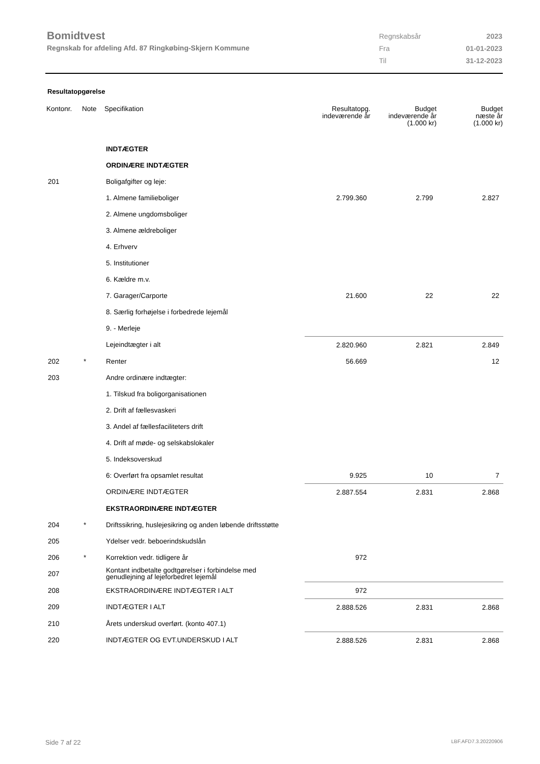Bomidtvest
Regnskab for afdeling Afd. 87 Ringkøbing-Skjern Kommune
| Regnskabsår | 2023 |
| Fra | 01-01-2023 |
| Til | 31-12-2023 |
Resultatopgørelse
| Kontonr. | Note | Specifikation | Resultatopg. indeværende år | Budget indeværende år (1.000 kr) | Budget næste år (1.000 kr) |
| --- | --- | --- | --- | --- | --- |
| | | INDTÆGTER | | | |
| | | ORDINÆRE INDTÆGTER | | | |
| 201 | | Boligafgifter og leje: | | | |
| | | 1. Almene familieboliger | 2.799.360 | 2.799 | 2.827 |
| | | 2. Almene ungdomsboliger | | | |
| | | 3. Almene ældreboliger | | | |
| | | 4. Erhverv | | | |
| | | 5. Institutioner | | | |
| | | 6. Kældre m.v. | | | |
| | | 7. Garager/Carporte | 21.600 | 22 | 22 |
| | | 8. Særlig forhøjelse i forbedrede lejemål | | | |
| | | 9. - Merleje | | | |
| | | Lejeindtægter i alt | 2.820.960 | 2.821 | 2.849 |
| 202 | * | Renter | 56.669 | | 12 |
| 203 | | Andre ordinære indtægter: | | | |
| | | 1. Tilskud fra boligorganisationen | | | |
| | | 2. Drift af fællesvaskeri | | | |
| | | 3. Andel af fællesfaciliteters drift | | | |
| | | 4. Drift af møde- og selskabslokaler | | | |
| | | 5. Indeksoverskud | | | |
| | | 6: Overført fra opsamlet resultat | 9.925 | 10 | 7 |
| | | ORDINÆRE INDTÆGTER | 2.887.554 | 2.831 | 2.868 |
| | | EKSTRAORDINÆRE INDTÆGTER | | | |
| 204 | * | Driftssikring, huslejesikring og anden løbende driftsstøtte | | | |
| 205 | | Ydelser vedr. beboerindskudslån | | | |
| 206 | * | Korrektion vedr. tidligere år | 972 | | |
| 207 | | Kontant indbetalte godtgørelser i forbindelse med genudlejning af lejeforbedret lejemål | | | |
| 208 | | EKSTRAORDINÆRE INDTÆGTER I ALT | 972 | | |
| 209 | | INDTÆGTER I ALT | 2.888.526 | 2.831 | 2.868 |
| 210 | | Årets underskud overført. (konto 407.1) | | | |
| 220 | | INDTÆGTER OG EVT.UNDERSKUD I ALT | 2.888.526 | 2.831 | 2.868 |
Side 7 af 22 LBF.AFD7.3.20220906